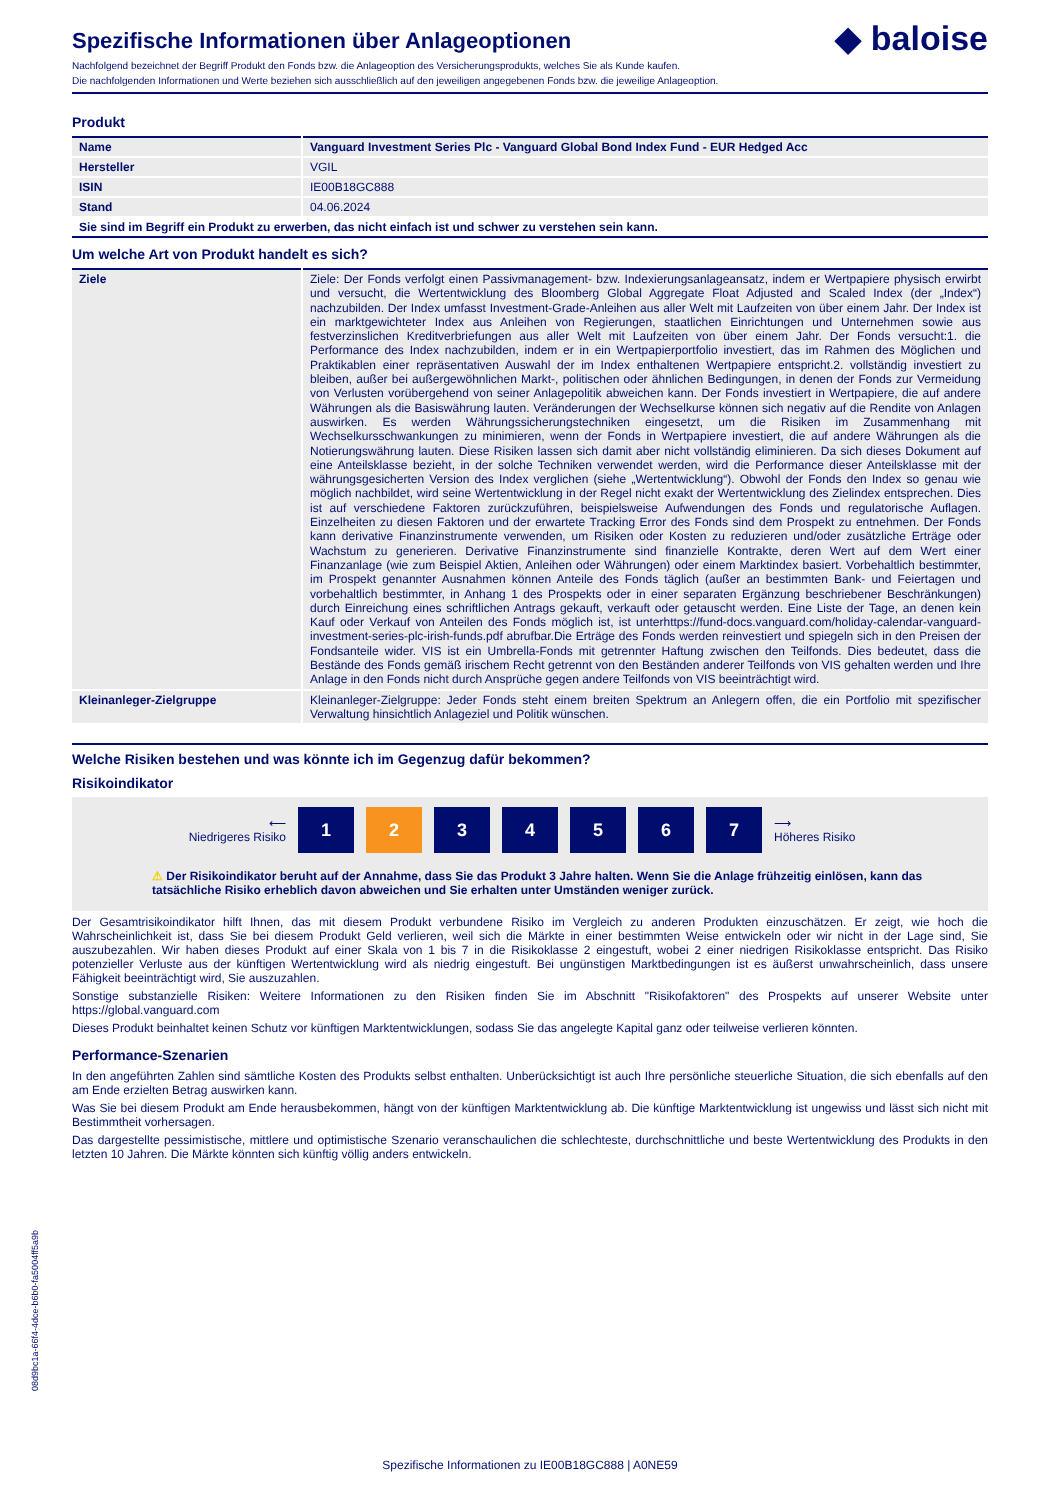◆ baloise
Spezifische Informationen über Anlageoptionen
Nachfolgend bezeichnet der Begriff Produkt den Fonds bzw. die Anlageoption des Versicherungsprodukts, welches Sie als Kunde kaufen.
Die nachfolgenden Informationen und Werte beziehen sich ausschließlich auf den jeweiligen angegebenen Fonds bzw. die jeweilige Anlageoption.
Produkt
| Name | Vanguard Investment Series Plc - Vanguard Global Bond Index Fund - EUR Hedged Acc |
| Hersteller | VGIL |
| ISIN | IE00B18GC888 |
| Stand | 04.06.2024 |
| Sie sind im Begriff ein Produkt zu erwerben, das nicht einfach ist und schwer zu verstehen sein kann. | |
Um welche Art von Produkt handelt es sich?
| Ziele | Ziele: Der Fonds verfolgt einen Passivmanagement- bzw. Indexierungsanlageansatz, indem er Wertpapiere physisch erwirbt und versucht, die Wertentwicklung des Bloomberg Global Aggregate Float Adjusted and Scaled Index (der „Index“) nachzubilden. Der Index umfasst Investment-Grade-Anleihen aus aller Welt mit Laufzeiten von über einem Jahr. Der Index ist ein marktgewichteter Index aus Anleihen von Regierungen, staatlichen Einrichtungen und Unternehmen sowie aus festverzinslichen Kreditverbriefungen aus aller Welt mit Laufzeiten von über einem Jahr. Der Fonds versucht:1. die Performance des Index nachzubilden, indem er in ein Wertpapierportfolio investiert, das im Rahmen des Möglichen und Praktikablen einer repräsentativen Auswahl der im Index enthaltenen Wertpapiere entspricht.2. vollständig investiert zu bleiben, außer bei außergewöhnlichen Markt-, politischen oder ähnlichen Bedingungen, in denen der Fonds zur Vermeidung von Verlusten vorübergehend von seiner Anlagepolitik abweichen kann. Der Fonds investiert in Wertpapiere, die auf andere Währungen als die Basiswährung lauten. Veränderungen der Wechselkurse können sich negativ auf die Rendite von Anlagen auswirken. Es werden Währungssicherungstechniken eingesetzt, um die Risiken im Zusammenhang mit Wechselkursschwankungen zu minimieren, wenn der Fonds in Wertpapiere investiert, die auf andere Währungen als die Notierungswährung lauten. Diese Risiken lassen sich damit aber nicht vollständig eliminieren. Da sich dieses Dokument auf eine Anteilsklasse bezieht, in der solche Techniken verwendet werden, wird die Performance dieser Anteilsklasse mit der währungsgesicherten Version des Index verglichen (siehe „Wertentwicklung“). Obwohl der Fonds den Index so genau wie möglich nachbildet, wird seine Wertentwicklung in der Regel nicht exakt der Wertentwicklung des Zielindex entsprechen. Dies ist auf verschiedene Faktoren zurückzuführen, beispielsweise Aufwendungen des Fonds und regulatorische Auflagen. Einzelheiten zu diesen Faktoren und der erwartete Tracking Error des Fonds sind dem Prospekt zu entnehmen. Der Fonds kann derivative Finanzinstrumente verwenden, um Risiken oder Kosten zu reduzieren und/oder zusätzliche Erträge oder Wachstum zu generieren. Derivative Finanzinstrumente sind finanzielle Kontrakte, deren Wert auf dem Wert einer Finanzanlage (wie zum Beispiel Aktien, Anleihen oder Währungen) oder einem Marktindex basiert. Vorbehaltlich bestimmter, im Prospekt genannter Ausnahmen können Anteile des Fonds täglich (außer an bestimmten Bank- und Feiertagen und vorbehaltlich bestimmter, in Anhang 1 des Prospekts oder in einer separaten Ergänzung beschriebener Beschränkungen) durch Einreichung eines schriftlichen Antrags gekauft, verkauft oder getauscht werden. Eine Liste der Tage, an denen kein Kauf oder Verkauf von Anteilen des Fonds möglich ist, ist unterhttps://fund-docs.vanguard.com/holiday-calendar-vanguard-investment-series-plc-irish-funds.pdf abrufbar.Die Erträge des Fonds werden reinvestiert und spiegeln sich in den Preisen der Fondsanteile wider. VIS ist ein Umbrella-Fonds mit getrennter Haftung zwischen den Teilfonds. Dies bedeutet, dass die Bestände des Fonds gemäß irischem Recht getrennt von den Beständen anderer Teilfonds von VIS gehalten werden und Ihre Anlage in den Fonds nicht durch Ansprüche gegen andere Teilfonds von VIS beeinträchtigt wird. |
| Kleinanleger-Zielgruppe | Kleinanleger-Zielgruppe: Jeder Fonds steht einem breiten Spektrum an Anlegern offen, die ein Portfolio mit spezifischer Verwaltung hinsichtlich Anlageziel und Politik wünschen. |
Welche Risiken bestehen und was könnte ich im Gegenzug dafür bekommen?
Risikoindikator
⟵
Niedrigeres Risiko
1 2 3 4 5 6 7
⟶
Höheres Risiko
⚠ Der Risikoindikator beruht auf der Annahme, dass Sie das Produkt 3 Jahre halten. Wenn Sie die Anlage frühzeitig einlösen, kann das tatsächliche Risiko erheblich davon abweichen und Sie erhalten unter Umständen weniger zurück.
Der Gesamtrisikoindikator hilft Ihnen, das mit diesem Produkt verbundene Risiko im Vergleich zu anderen Produkten einzuschätzen. Er zeigt, wie hoch die Wahrscheinlichkeit ist, dass Sie bei diesem Produkt Geld verlieren, weil sich die Märkte in einer bestimmten Weise entwickeln oder wir nicht in der Lage sind, Sie auszubezahlen. Wir haben dieses Produkt auf einer Skala von 1 bis 7 in die Risikoklasse 2 eingestuft, wobei 2 einer niedrigen Risikoklasse entspricht. Das Risiko potenzieller Verluste aus der künftigen Wertentwicklung wird als niedrig eingestuft. Bei ungünstigen Marktbedingungen ist es äußerst unwahrscheinlich, dass unsere Fähigkeit beeinträchtigt wird, Sie auszuzahlen.
Sonstige substanzielle Risiken: Weitere Informationen zu den Risiken finden Sie im Abschnitt "Risikofaktoren" des Prospekts auf unserer Website unter https://global.vanguard.com
Dieses Produkt beinhaltet keinen Schutz vor künftigen Marktentwicklungen, sodass Sie das angelegte Kapital ganz oder teilweise verlieren könnten.
Performance-Szenarien
In den angeführten Zahlen sind sämtliche Kosten des Produkts selbst enthalten. Unberücksichtigt ist auch Ihre persönliche steuerliche Situation, die sich ebenfalls auf den am Ende erzielten Betrag auswirken kann.
Was Sie bei diesem Produkt am Ende herausbekommen, hängt von der künftigen Marktentwicklung ab. Die künftige Marktentwicklung ist ungewiss und lässt sich nicht mit Bestimmtheit vorhersagen.
Das dargestellte pessimistische, mittlere und optimistische Szenario veranschaulichen die schlechteste, durchschnittliche und beste Wertentwicklung des Produkts in den letzten 10 Jahren. Die Märkte könnten sich künftig völlig anders entwickeln.
08d9bc1a-66f4-4dce-b6b0-fa5004ff5a9b
Spezifische Informationen zu IE00B18GC888 | A0NE59